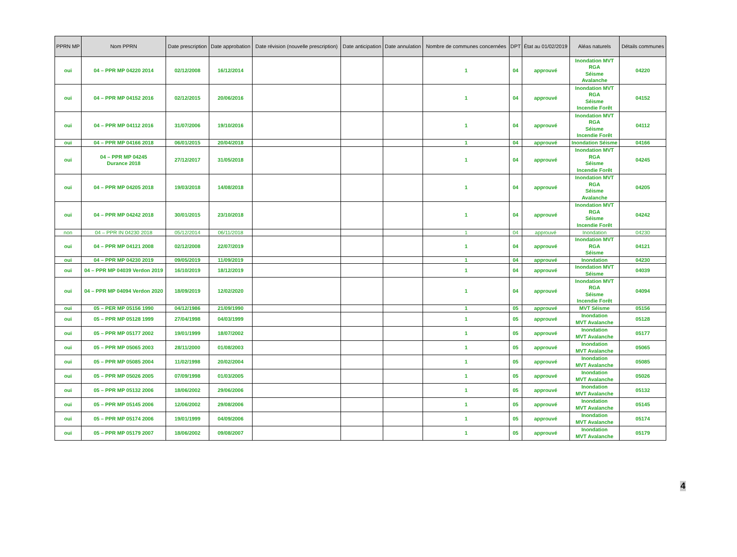| PPRN MP | Nom PPRN | Date prescription | Date approbation | Date révision (nouvelle prescription) | Date anticipation | Date annulation | Nombre de communes concernées | DPT | État au 01/02/2019 | Aléas naturels | Détails communes |
| --- | --- | --- | --- | --- | --- | --- | --- | --- | --- | --- | --- |
| oui | 04 – PPR MP 04220 2014 | 02/12/2008 | 16/12/2014 | | | | 1 | 04 | approuvé | Inondation MVT RGA Séisme Avalanche | 04220 |
| oui | 04 – PPR MP 04152 2016 | 02/12/2015 | 20/06/2016 | | | | 1 | 04 | approuvé | Inondation MVT RGA Séisme Incendie Forêt | 04152 |
| oui | 04 – PPR MP 04112 2016 | 31/07/2006 | 19/10/2016 | | | | 1 | 04 | approuvé | Inondation MVT RGA Séisme Incendie Forêt | 04112 |
| oui | 04 – PPR MP 04166 2018 | 06/01/2015 | 20/04/2018 | | | | 1 | 04 | approuvé | Inondation Séisme | 04166 |
| oui | 04 – PPR MP 04245 Durance 2018 | 27/12/2017 | 31/05/2018 | | | | 1 | 04 | approuvé | Inondation MVT RGA Séisme Incendie Forêt | 04245 |
| oui | 04 – PPR MP 04205 2018 | 19/03/2018 | 14/08/2018 | | | | 1 | 04 | approuvé | Inondation MVT RGA Séisme Avalanche | 04205 |
| oui | 04 – PPR MP 04242 2018 | 30/01/2015 | 23/10/2018 | | | | 1 | 04 | approuvé | Inondation MVT RGA Séisme Incendie Forêt | 04242 |
| non | 04 – PPR IN 04230 2018 | 05/12/2014 | 06/11/2018 | | | | 1 | 04 | approuvé | Inondation | 04230 |
| oui | 04 – PPR MP 04121 2008 | 02/12/2008 | 22/07/2019 | | | | 1 | 04 | approuvé | Inondation MVT RGA Séisme | 04121 |
| oui | 04 – PPR MP 04230 2019 | 09/05/2019 | 11/09/2019 | | | | 1 | 04 | approuvé | Inondation | 04230 |
| oui | 04 – PPR MP 04039 Verdon 2019 | 16/10/2019 | 18/12/2019 | | | | 1 | 04 | approuvé | Inondation MVT Séisme | 04039 |
| oui | 04 – PPR MP 04094 Verdon 2020 | 18/09/2019 | 12/02/2020 | | | | 1 | 04 | approuvé | Inondation MVT RGA Séisme Incendie Forêt | 04094 |
| oui | 05 – PER MP 05156 1990 | 04/12/1986 | 21/09/1990 | | | | 1 | 05 | approuvé | MVT Séisme | 05156 |
| oui | 05 – PPR MP 05128 1999 | 27/04/1998 | 04/03/1999 | | | | 1 | 05 | approuvé | Inondation MVT Avalanche | 05128 |
| oui | 05 – PPR MP 05177 2002 | 19/01/1999 | 18/07/2002 | | | | 1 | 05 | approuvé | Inondation MVT Avalanche | 05177 |
| oui | 05 – PPR MP 05065 2003 | 28/11/2000 | 01/08/2003 | | | | 1 | 05 | approuvé | Inondation MVT Avalanche | 05065 |
| oui | 05 – PPR MP 05085 2004 | 11/02/1998 | 20/02/2004 | | | | 1 | 05 | approuvé | Inondation MVT Avalanche | 05085 |
| oui | 05 – PPR MP 05026 2005 | 07/09/1998 | 01/03/2005 | | | | 1 | 05 | approuvé | Inondation MVT Avalanche | 05026 |
| oui | 05 – PPR MP 05132 2006 | 18/06/2002 | 29/06/2006 | | | | 1 | 05 | approuvé | Inondation MVT Avalanche | 05132 |
| oui | 05 – PPR MP 05145 2006 | 12/06/2002 | 29/08/2006 | | | | 1 | 05 | approuvé | Inondation MVT Avalanche | 05145 |
| oui | 05 – PPR MP 05174 2006 | 19/01/1999 | 04/09/2006 | | | | 1 | 05 | approuvé | Inondation MVT Avalanche | 05174 |
| oui | 05 – PPR MP 05179 2007 | 18/06/2002 | 09/08/2007 | | | | 1 | 05 | approuvé | Inondation MVT Avalanche | 05179 |
4